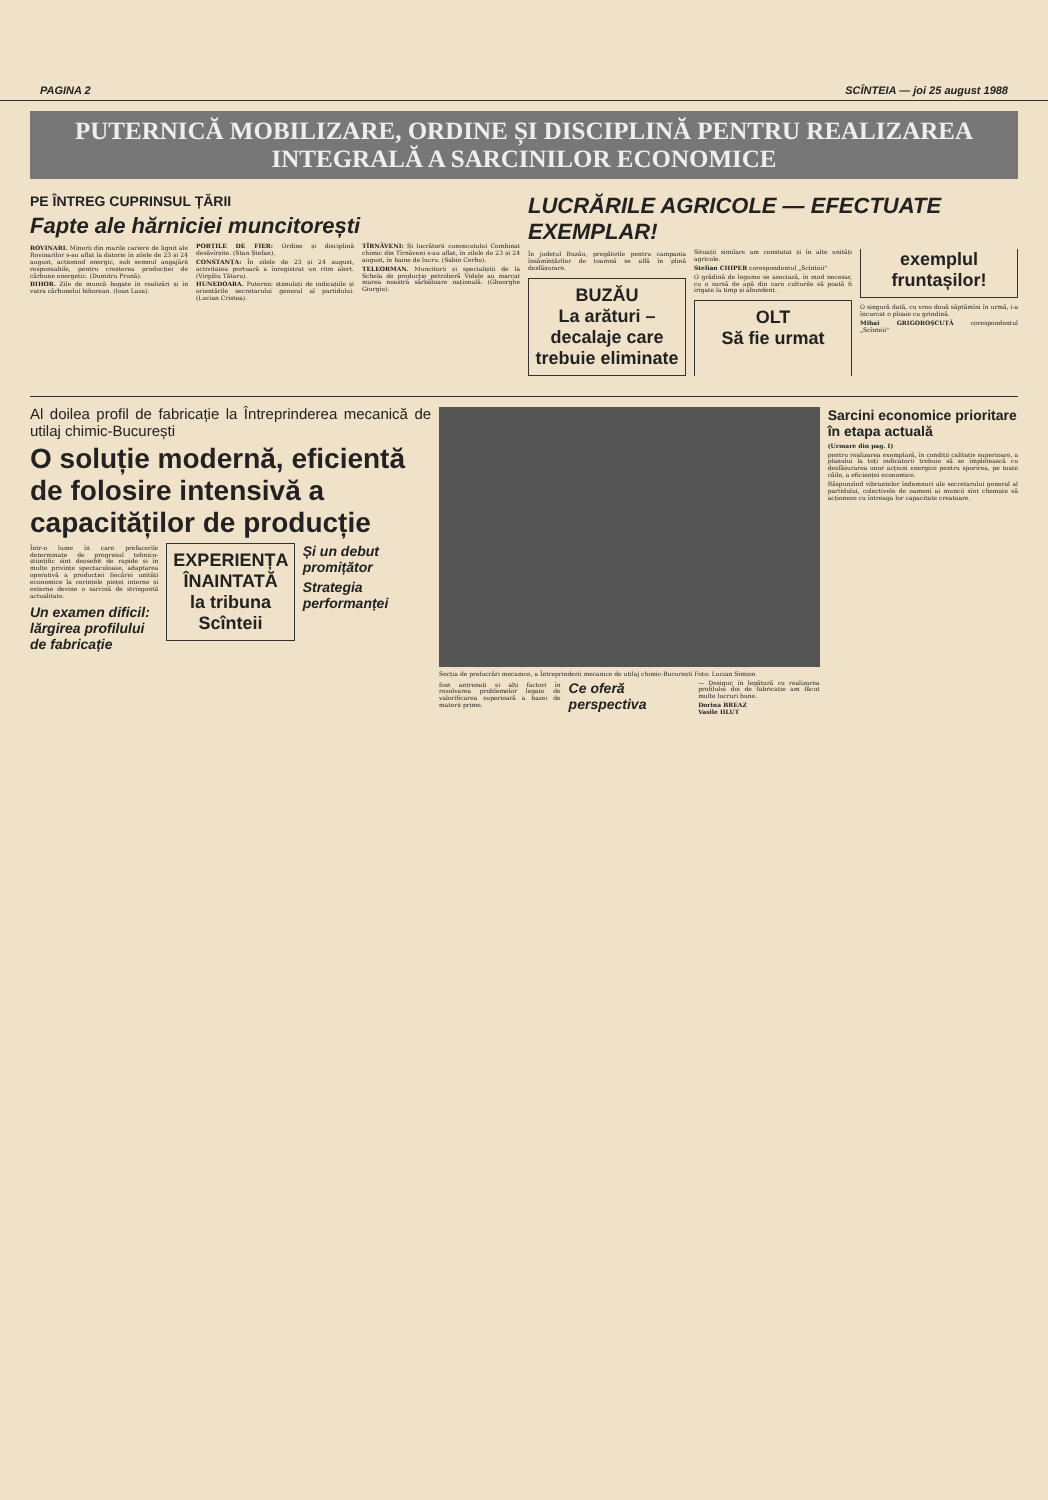PAGINA 2 SCÎNTEIA — joi 25 august 1988
PUTERNICĂ MOBILIZARE, ORDINE ȘI DISCIPLINĂ PENTRU REALIZAREA INTEGRALĂ A SARCINILOR ECONOMICE
PE ÎNTREG CUPRINSUL ȚĂRII
Fapte ale hărniciei muncitorești
ROVINARI. Minerii din marile cariere de lignit ale Rovinarilor s-au aflat la datorie în zilele de 23 și 24 august, acționind energic, sub semnul angajării responsabile, pentru creșterea producției de cărbune energetic. (Dumitru Prună).
BIHOR. Zile de muncă bogate în realizări și în vatra cărbunelui bihorean. (Ioan Laza).
PORȚILE DE FIER: Ordine și disciplină desăvîrșite. (Stan Ștefan).
CONSTANȚA: În zilele de 23 și 24 august, activitatea portuară a înregistrat un ritm alert. (Virgiliu Tătaru).
HUNEDOARA. Puternic stimulați de indicațiile și orientările secretarului general al partidului. (Lucian Cristea).
TÎRNĂVENI: Și lucrătorii cunoscutului Combinat chimic din Tîrnăveni s-au aflat, în zilele de 23 și 24 august, în haine de lucru. (Sabin Cerbu).
TELEORMAN. Muncitorii și specialiștii de la Schela de producție petrolieră Videle au marcat marea noastră sărbătoare națională. (Gheorghe Giurgiu).
LUCRĂRILE AGRICOLE — EFECTUATE EXEMPLAR!
În județul Buzău, pregătirile pentru campania însămînțărilor de toamnă se află în plină desfășurare.
BUZĂU
La arături – decalaje care trebuie eliminate
Situații similare am constatat și în alte unități agricole.
Stelian CHIPER corespondentul „Scînteii"
O grădină de legume se asociază, în mod necesar, cu o sursă de apă din care culturile să poată fi irigate la timp și abundent.
OLT
Să fie urmat exemplul fruntașilor!
O singură dată, cu vreo două săptămîni în urmă, i-a încurcat o ploaie cu grindină.
Mihai GRIGOROȘCUȚĂ corespondentul „Scînteii"
Al doilea profil de fabricație la Întreprinderea mecanică de utilaj chimic-București
O soluție modernă, eficientă de folosire intensivă a capacităților de producție
Într-o lume în care prefacerile determinate de progresul tehnico-științific sînt deosebit de rapide și în multe privințe spectaculoase, adaptarea operativă a producției fiecărei unități economice la cerințele pieței interne și externe devine o sarcină de stringentă actualitate.
Un examen dificil: lărgirea profilului de fabricație
EXPERIENȚA ÎNAINTATĂ
la tribuna Scînteii
Și un debut promițător
Strategia performanței
Secția de prelucrări mecanice, a Întreprinderii mecanice de utilaj chimic-București Foto: Lucian Simion
fost antrenați și alți factori în rezolvarea problemelor legate de valorificarea superioară a bazei de materii prime.
Ce oferă perspectiva
— Desigur, în legătură cu realizarea profilului doi de fabricație am făcut multe lucruri bune.
Dorina BREAZ
Vasile IILUT
Sarcini economice prioritare în etapa actuală
(Urmare din pag. I)
pentru realizarea exemplară, în condiții calitativ superioare, a planului la toți indicatorii trebuie să se împletească cu desfășurarea unor acțiuni energice pentru sporirea, pe toate căile, a eficienței economice.
Răspunzînd vibrantelor îndemnuri ale secretarului general al partidului, colectivele de oameni ai muncii sînt chemate să acționeze cu întreaga lor capacitate creatoare.